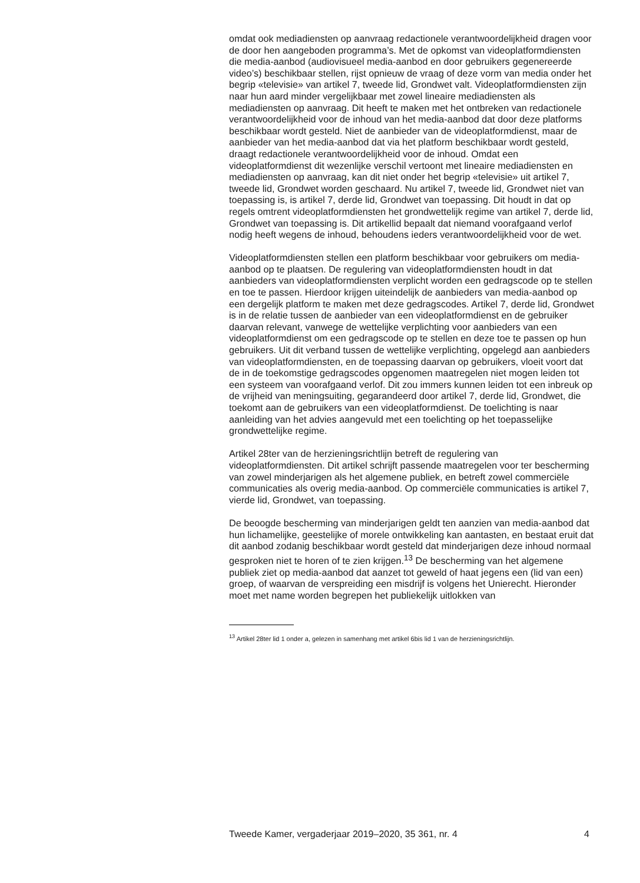omdat ook mediadiensten op aanvraag redactionele verantwoordelijkheid dragen voor de door hen aangeboden programma’s. Met de opkomst van videoplatformdiensten die media-aanbod (audiovisueel media-aanbod en door gebruikers gegenereerde video’s) beschikbaar stellen, rijst opnieuw de vraag of deze vorm van media onder het begrip «televisie» van artikel 7, tweede lid, Grondwet valt. Videoplatformdiensten zijn naar hun aard minder vergelijkbaar met zowel lineaire mediadiensten als mediadiensten op aanvraag. Dit heeft te maken met het ontbreken van redactionele verantwoordelijkheid voor de inhoud van het media-aanbod dat door deze platforms beschikbaar wordt gesteld. Niet de aanbieder van de videoplatformdienst, maar de aanbieder van het media-aanbod dat via het platform beschikbaar wordt gesteld, draagt redactionele verantwoordelijkheid voor de inhoud. Omdat een videoplatformdienst dit wezenlijke verschil vertoont met lineaire mediadiensten en mediadiensten op aanvraag, kan dit niet onder het begrip «televisie» uit artikel 7, tweede lid, Grondwet worden geschaard. Nu artikel 7, tweede lid, Grondwet niet van toepassing is, is artikel 7, derde lid, Grondwet van toepassing. Dit houdt in dat op regels omtrent videoplatformdiensten het grondwettelijk regime van artikel 7, derde lid, Grondwet van toepassing is. Dit artikellid bepaalt dat niemand voorafgaand verlof nodig heeft wegens de inhoud, behoudens ieders verantwoordelijkheid voor de wet.
Videoplatformdiensten stellen een platform beschikbaar voor gebruikers om media-aanbod op te plaatsen. De regulering van videoplatformdiensten houdt in dat aanbieders van videoplatformdiensten verplicht worden een gedragscode op te stellen en toe te passen. Hierdoor krijgen uiteindelijk de aanbieders van media-aanbod op een dergelijk platform te maken met deze gedragscodes. Artikel 7, derde lid, Grondwet is in de relatie tussen de aanbieder van een videoplatformdienst en de gebruiker daarvan relevant, vanwege de wettelijke verplichting voor aanbieders van een videoplatformdienst om een gedragscode op te stellen en deze toe te passen op hun gebruikers. Uit dit verband tussen de wettelijke verplichting, opgelegd aan aanbieders van videoplatformdiensten, en de toepassing daarvan op gebruikers, vloeit voort dat de in de toekomstige gedragscodes opgenomen maatregelen niet mogen leiden tot een systeem van voorafgaand verlof. Dit zou immers kunnen leiden tot een inbreuk op de vrijheid van meningsuiting, gegarandeerd door artikel 7, derde lid, Grondwet, die toekomt aan de gebruikers van een videoplatformdienst. De toelichting is naar aanleiding van het advies aangevuld met een toelichting op het toepasselijke grondwettelijke regime.
Artikel 28ter van de herzieningsrichtlijn betreft de regulering van videoplatformdiensten. Dit artikel schrijft passende maatregelen voor ter bescherming van zowel minderjarigen als het algemene publiek, en betreft zowel commerciële communicaties als overig media-aanbod. Op commerciële communicaties is artikel 7, vierde lid, Grondwet, van toepassing.
De beoogde bescherming van minderjarigen geldt ten aanzien van media-aanbod dat hun lichamelijke, geestelijke of morele ontwikkeling kan aantasten, en bestaat eruit dat dit aanbod zodanig beschikbaar wordt gesteld dat minderjarigen deze inhoud normaal gesproken niet te horen of te zien krijgen.<sup>13</sup> De bescherming van het algemene publiek ziet op media-aanbod dat aanzet tot geweld of haat jegens een (lid van een) groep, of waarvan de verspreiding een misdrijf is volgens het Unierecht. Hieronder moet met name worden begrepen het publiekelijk uitlokken van
<sup>13</sup> Artikel 28ter lid 1 onder a, gelezen in samenhang met artikel 6bis lid 1 van de herzieningsrichtlijn.
Tweede Kamer, vergaderjaar 2019–2020, 35 361, nr. 4 4